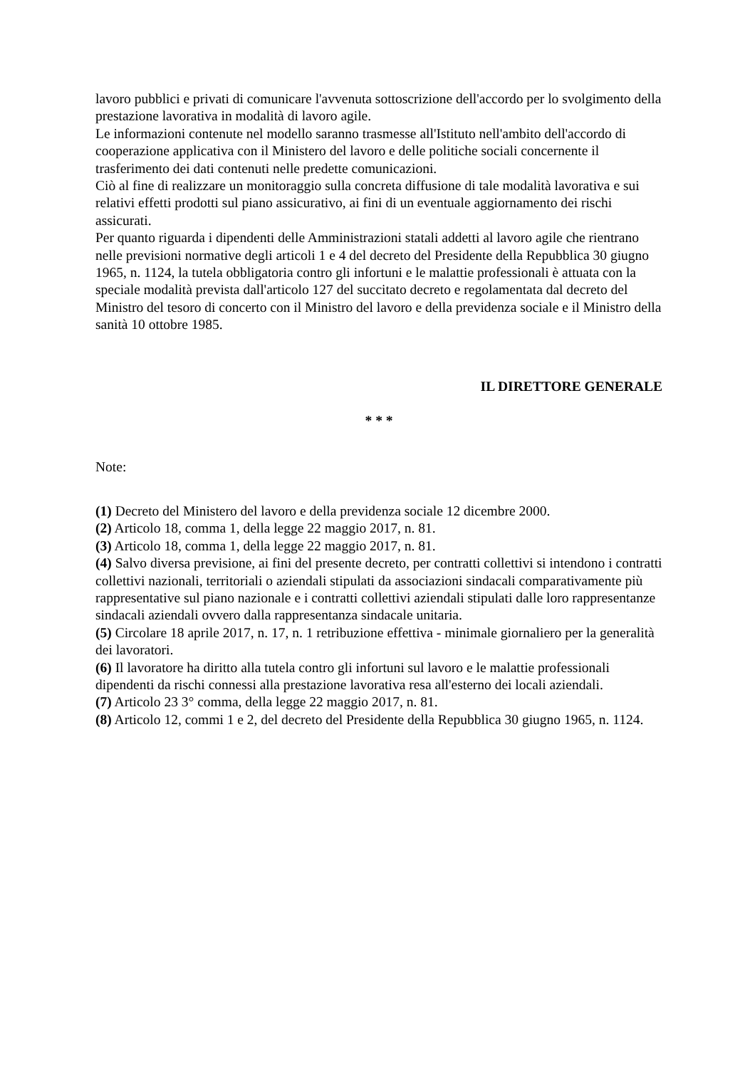lavoro pubblici e privati di comunicare l'avvenuta sottoscrizione dell'accordo per lo svolgimento della prestazione lavorativa in modalità di lavoro agile.
Le informazioni contenute nel modello saranno trasmesse all'Istituto nell'ambito dell'accordo di cooperazione applicativa con il Ministero del lavoro e delle politiche sociali concernente il trasferimento dei dati contenuti nelle predette comunicazioni.
Ciò al fine di realizzare un monitoraggio sulla concreta diffusione di tale modalità lavorativa e sui relativi effetti prodotti sul piano assicurativo, ai fini di un eventuale aggiornamento dei rischi assicurati.
Per quanto riguarda i dipendenti delle Amministrazioni statali addetti al lavoro agile che rientrano nelle previsioni normative degli articoli 1 e 4 del decreto del Presidente della Repubblica 30 giugno 1965, n. 1124, la tutela obbligatoria contro gli infortuni e le malattie professionali è attuata con la speciale modalità prevista dall'articolo 127 del succitato decreto e regolamentata dal decreto del Ministro del tesoro di concerto con il Ministro del lavoro e della previdenza sociale e il Ministro della sanità 10 ottobre 1985.
IL DIRETTORE GENERALE
* * *
Note:
(1) Decreto del Ministero del lavoro e della previdenza sociale 12 dicembre 2000.
(2) Articolo 18, comma 1, della legge 22 maggio 2017, n. 81.
(3) Articolo 18, comma 1, della legge 22 maggio 2017, n. 81.
(4) Salvo diversa previsione, ai fini del presente decreto, per contratti collettivi si intendono i contratti collettivi nazionali, territoriali o aziendali stipulati da associazioni sindacali comparativamente più rappresentative sul piano nazionale e i contratti collettivi aziendali stipulati dalle loro rappresentanze sindacali aziendali ovvero dalla rappresentanza sindacale unitaria.
(5) Circolare 18 aprile 2017, n. 17, n. 1 retribuzione effettiva - minimale giornaliero per la generalità dei lavoratori.
(6) Il lavoratore ha diritto alla tutela contro gli infortuni sul lavoro e le malattie professionali dipendenti da rischi connessi alla prestazione lavorativa resa all'esterno dei locali aziendali.
(7) Articolo 23 3° comma, della legge 22 maggio 2017, n. 81.
(8) Articolo 12, commi 1 e 2, del decreto del Presidente della Repubblica 30 giugno 1965, n. 1124.